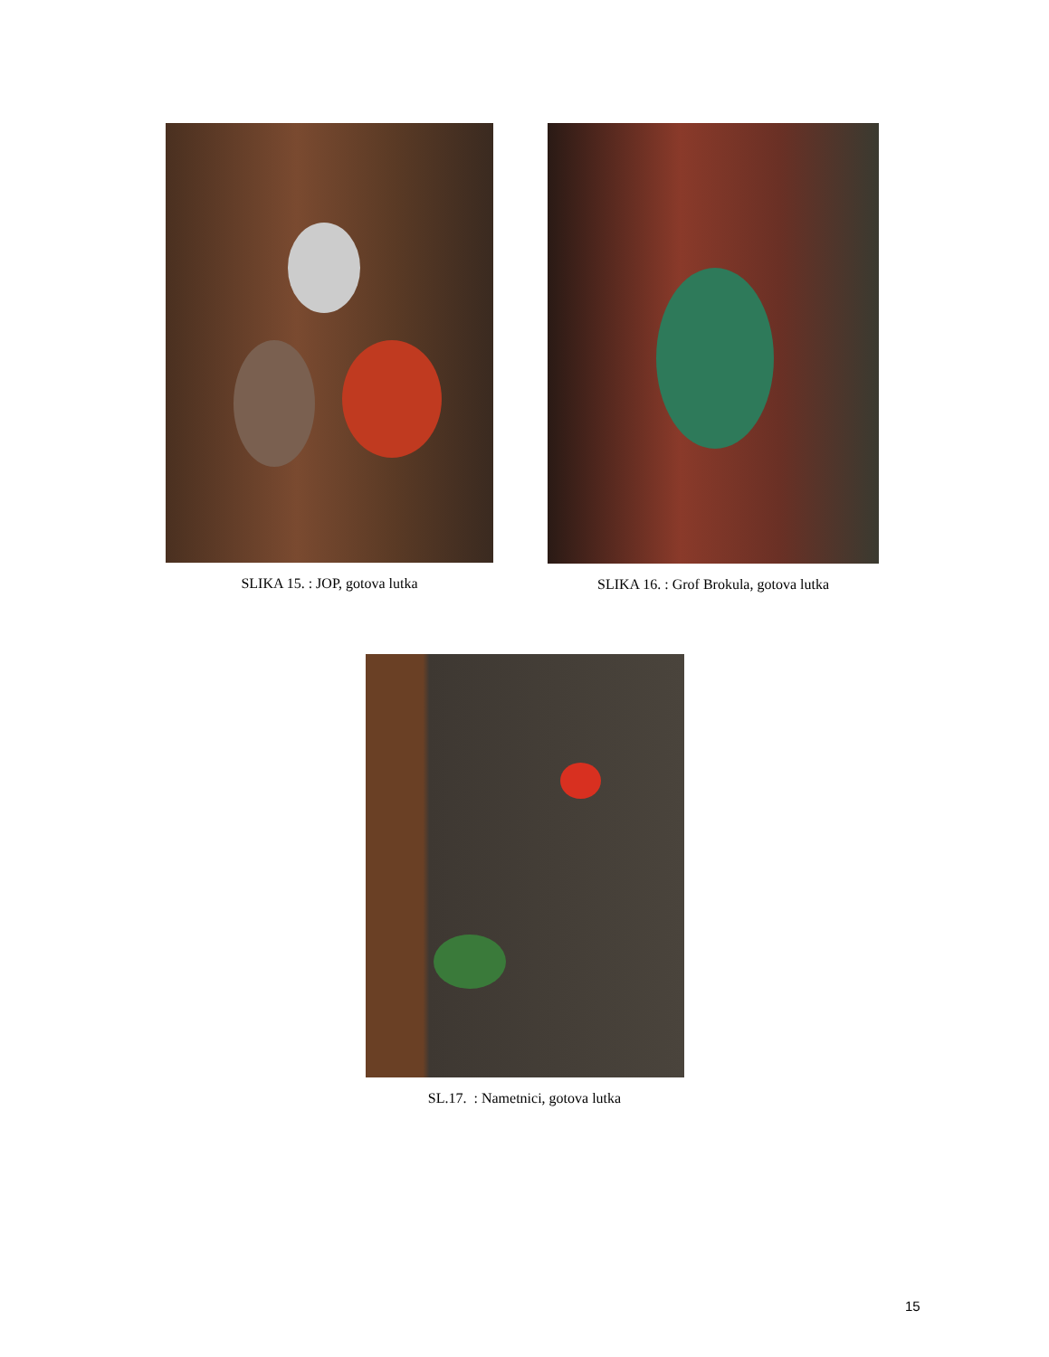SLIKA 15. : JOP, gotova lutka SLIKA 16. : Grof Brokula, gotova lutka
SL.17. : Nametnici, gotova lutka
15